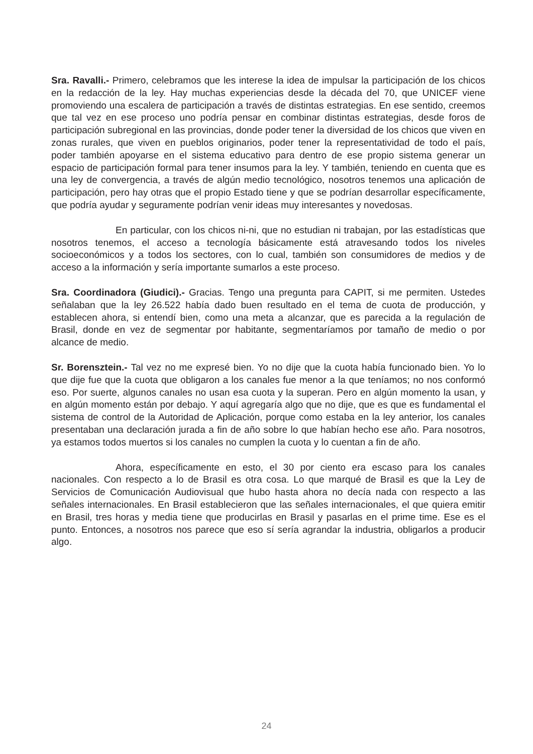Sra. Ravalli.- Primero, celebramos que les interese la idea de impulsar la participación de los chicos en la redacción de la ley. Hay muchas experiencias desde la década del 70, que UNICEF viene promoviendo una escalera de participación a través de distintas estrategias. En ese sentido, creemos que tal vez en ese proceso uno podría pensar en combinar distintas estrategias, desde foros de participación subregional en las provincias, donde poder tener la diversidad de los chicos que viven en zonas rurales, que viven en pueblos originarios, poder tener la representatividad de todo el país, poder también apoyarse en el sistema educativo para dentro de ese propio sistema generar un espacio de participación formal para tener insumos para la ley. Y también, teniendo en cuenta que es una ley de convergencia, a través de algún medio tecnológico, nosotros tenemos una aplicación de participación, pero hay otras que el propio Estado tiene y que se podrían desarrollar específicamente, que podría ayudar y seguramente podrían venir ideas muy interesantes y novedosas.
En particular, con los chicos ni-ni, que no estudian ni trabajan, por las estadísticas que nosotros tenemos, el acceso a tecnología básicamente está atravesando todos los niveles socioeconómicos y a todos los sectores, con lo cual, también son consumidores de medios y de acceso a la información y sería importante sumarlos a este proceso.
Sra. Coordinadora (Giudici).- Gracias. Tengo una pregunta para CAPIT, si me permiten. Ustedes señalaban que la ley 26.522 había dado buen resultado en el tema de cuota de producción, y establecen ahora, si entendí bien, como una meta a alcanzar, que es parecida a la regulación de Brasil, donde en vez de segmentar por habitante, segmentaríamos por tamaño de medio o por alcance de medio.
Sr. Borensztein.- Tal vez no me expresé bien. Yo no dije que la cuota había funcionado bien. Yo lo que dije fue que la cuota que obligaron a los canales fue menor a la que teníamos; no nos conformó eso. Por suerte, algunos canales no usan esa cuota y la superan. Pero en algún momento la usan, y en algún momento están por debajo. Y aquí agregaría algo que no dije, que es que es fundamental el sistema de control de la Autoridad de Aplicación, porque como estaba en la ley anterior, los canales presentaban una declaración jurada a fin de año sobre lo que habían hecho ese año. Para nosotros, ya estamos todos muertos si los canales no cumplen la cuota y lo cuentan a fin de año.
Ahora, específicamente en esto, el 30 por ciento era escaso para los canales nacionales. Con respecto a lo de Brasil es otra cosa. Lo que marqué de Brasil es que la Ley de Servicios de Comunicación Audiovisual que hubo hasta ahora no decía nada con respecto a las señales internacionales. En Brasil establecieron que las señales internacionales, el que quiera emitir en Brasil, tres horas y media tiene que producirlas en Brasil y pasarlas en el prime time. Ese es el punto. Entonces, a nosotros nos parece que eso sí sería agrandar la industria, obligarlos a producir algo.
24